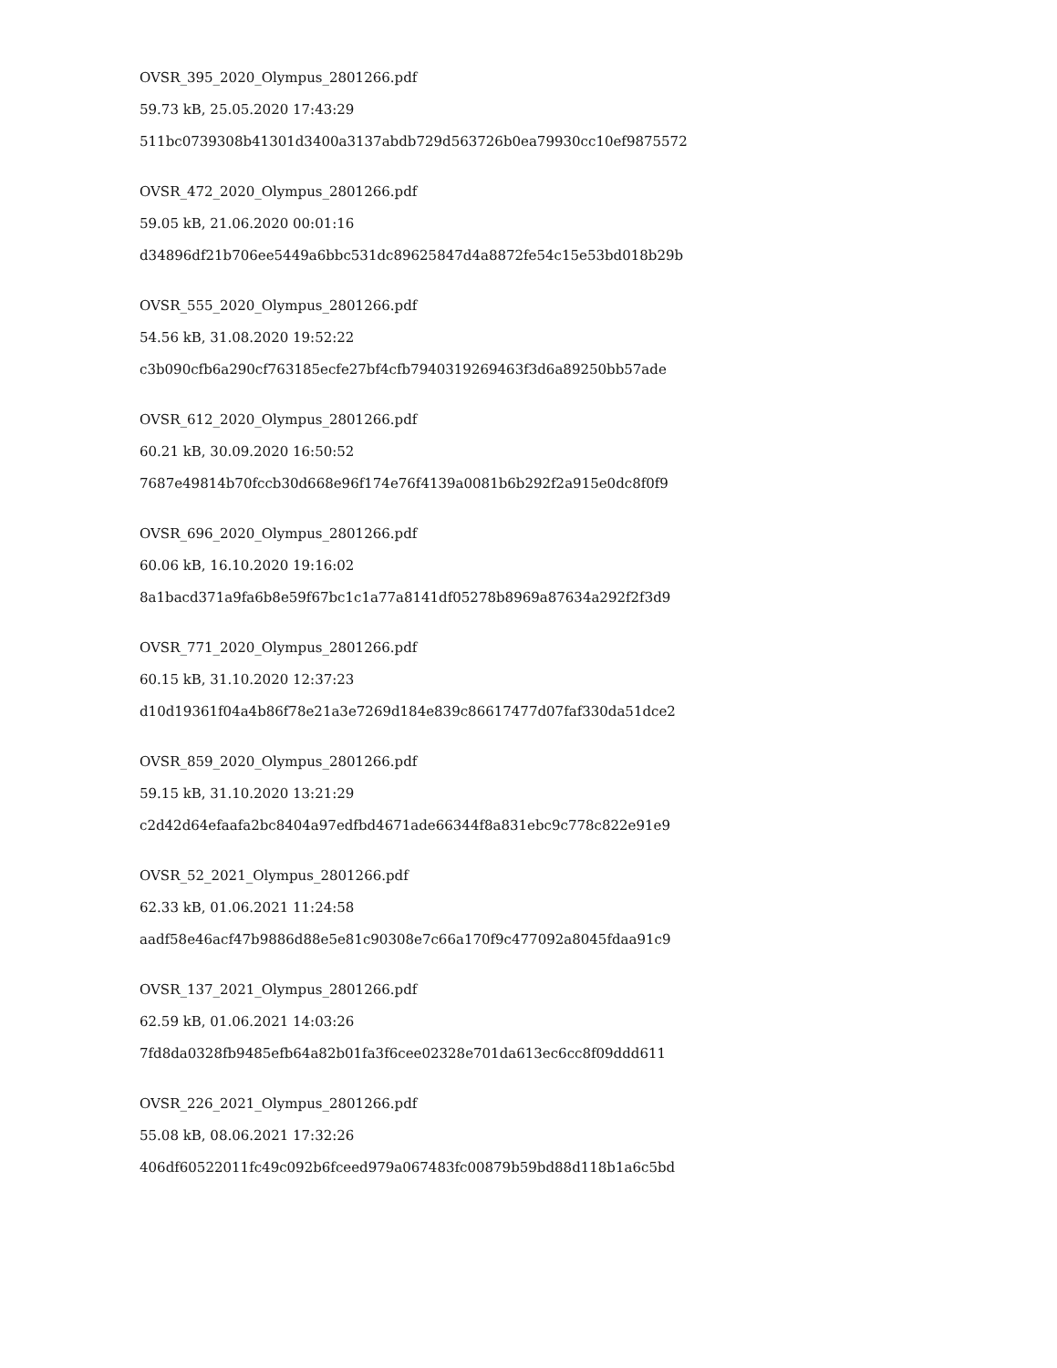OVSR_395_2020_Olympus_2801266.pdf
59.73 kB, 25.05.2020 17:43:29
511bc0739308b41301d3400a3137abdb729d563726b0ea79930cc10ef9875572
OVSR_472_2020_Olympus_2801266.pdf
59.05 kB, 21.06.2020 00:01:16
d34896df21b706ee5449a6bbc531dc89625847d4a8872fe54c15e53bd018b29b
OVSR_555_2020_Olympus_2801266.pdf
54.56 kB, 31.08.2020 19:52:22
c3b090cfb6a290cf763185ecfe27bf4cfb7940319269463f3d6a89250bb57ade
OVSR_612_2020_Olympus_2801266.pdf
60.21 kB, 30.09.2020 16:50:52
7687e49814b70fccb30d668e96f174e76f4139a0081b6b292f2a915e0dc8f0f9
OVSR_696_2020_Olympus_2801266.pdf
60.06 kB, 16.10.2020 19:16:02
8a1bacd371a9fa6b8e59f67bc1c1a77a8141df05278b8969a87634a292f2f3d9
OVSR_771_2020_Olympus_2801266.pdf
60.15 kB, 31.10.2020 12:37:23
d10d19361f04a4b86f78e21a3e7269d184e839c86617477d07faf330da51dce2
OVSR_859_2020_Olympus_2801266.pdf
59.15 kB, 31.10.2020 13:21:29
c2d42d64efaafa2bc8404a97edfbd4671ade66344f8a831ebc9c778c822e91e9
OVSR_52_2021_Olympus_2801266.pdf
62.33 kB, 01.06.2021 11:24:58
aadf58e46acf47b9886d88e5e81c90308e7c66a170f9c477092a8045fdaa91c9
OVSR_137_2021_Olympus_2801266.pdf
62.59 kB, 01.06.2021 14:03:26
7fd8da0328fb9485efb64a82b01fa3f6cee02328e701da613ec6cc8f09ddd611
OVSR_226_2021_Olympus_2801266.pdf
55.08 kB, 08.06.2021 17:32:26
406df60522011fc49c092b6fceed979a067483fc00879b59bd88d118b1a6c5bd